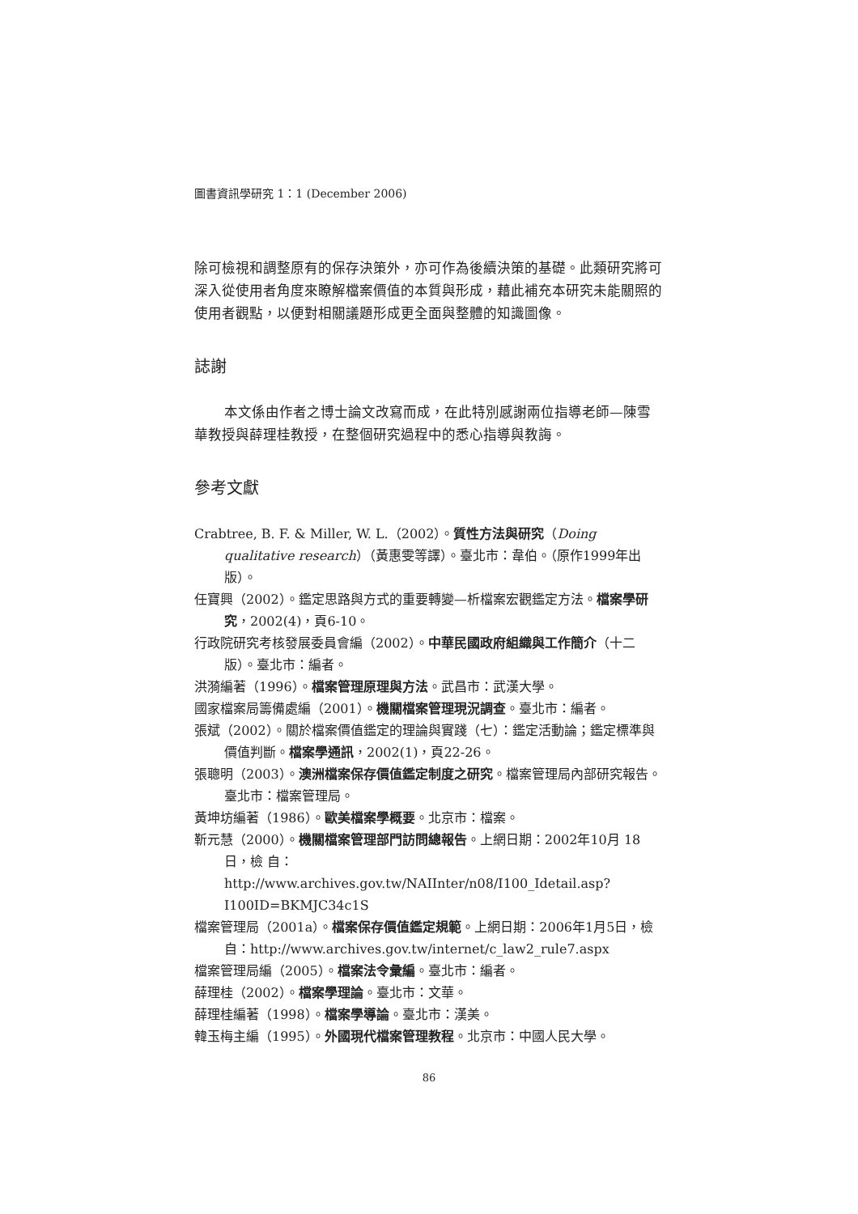圖書資訊學研究 1：1 (December 2006)
除可檢視和調整原有的保存決策外，亦可作為後續決策的基礎。此類研究將可深入從使用者角度來瞭解檔案價值的本質與形成，藉此補充本研究未能關照的使用者觀點，以便對相關議題形成更全面與整體的知識圖像。
誌謝
本文係由作者之博士論文改寫而成，在此特別感謝兩位指導老師—陳雪華教授與薛理桂教授，在整個研究過程中的悉心指導與教誨。
參考文獻
Crabtree, B. F. & Miller, W. L.（2002）。質性方法與研究（Doing qualitative research）（黃惠雯等譯）。臺北市：韋伯。（原作1999年出版）。
任寶興（2002）。鑑定思路與方式的重要轉變—析檔案宏觀鑑定方法。檔案學研究，2002(4)，頁6-10。
行政院研究考核發展委員會編（2002）。中華民國政府組織與工作簡介（十二版）。臺北市：編者。
洪漪編著（1996）。檔案管理原理與方法。武昌市：武漢大學。
國家檔案局籌備處編（2001）。機關檔案管理現況調查。臺北市：編者。
張斌（2002）。關於檔案價值鑑定的理論與實踐（七）：鑑定活動論；鑑定標準與價值判斷。檔案學通訊，2002(1)，頁22-26。
張聰明（2003）。澳洲檔案保存價值鑑定制度之研究。檔案管理局內部研究報告。臺北市：檔案管理局。
黃坤坊編著（1986）。歐美檔案學概要。北京市：檔案。
靳元慧（2000）。機關檔案管理部門訪問總報告。上網日期：2002年10月 18 日，檢 自：http://www.archives.gov.tw/NAIInter/n08/I100_Idetail.asp?I100ID=BKMJC34c1S
檔案管理局（2001a）。檔案保存價值鑑定規範。上網日期：2006年1月5日，檢自：http://www.archives.gov.tw/internet/c_law2_rule7.aspx
檔案管理局編（2005）。檔案法令彙編。臺北市：編者。
薛理桂（2002）。檔案學理論。臺北市：文華。
薛理桂編著（1998）。檔案學導論。臺北市：漢美。
韓玉梅主編（1995）。外國現代檔案管理教程。北京市：中國人民大學。
86